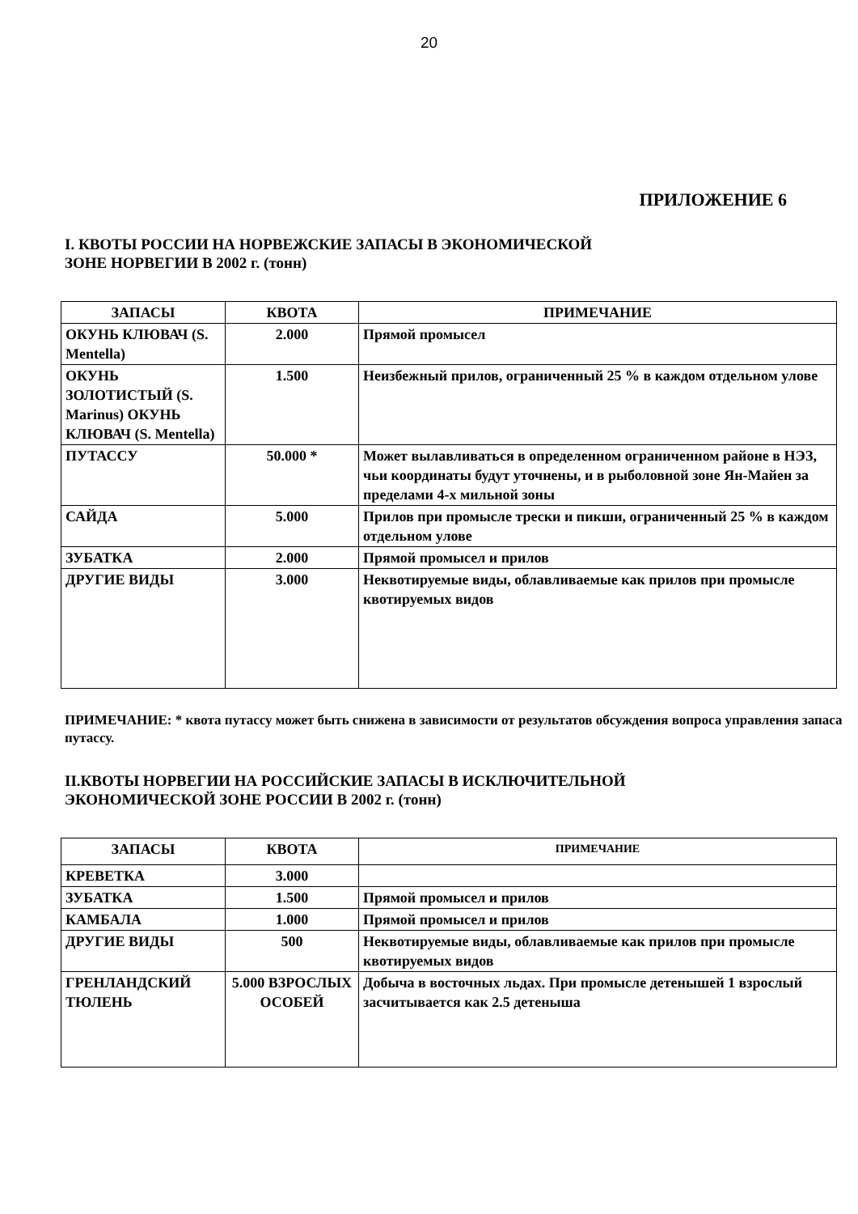20
ПРИЛОЖЕНИЕ 6
I. КВОТЫ РОССИИ НА НОРВЕЖСКИЕ ЗАПАСЫ В ЭКОНОМИЧЕСКОЙ
ЗОНЕ НОРВЕГИИ В 2002 г. (тонн)
| ЗАПАСЫ | КВОТА | ПРИМЕЧАНИЕ |
| --- | --- | --- |
| ОКУНЬ КЛЮВАЧ (S. Mentella) | 2.000 | Прямой промысел |
| ОКУНЬ ЗОЛОТИСТЫЙ (S. Marinus) ОКУНЬ КЛЮВАЧ (S. Mentella) | 1.500 | Неизбежный прилов, ограниченный 25 % в каждом отдельном улове |
| ПУТАССУ | 50.000 * | Может вылавливаться в определенном ограниченном районе в НЭЗ, чьи координаты будут уточнены, и в рыболовной зоне Ян-Майен за пределами 4-х мильной зоны |
| САЙДА | 5.000 | Прилов при промысле трески и пикши, ограниченный 25 % в каждом отдельном улове |
| ЗУБАТКА | 2.000 | Прямой промысел и прилов |
| ДРУГИЕ ВИДЫ | 3.000 | Неквотируемые виды, облавливаемые как прилов при промысле квотируемых видов |
ПРИМЕЧАНИЕ: * квота путассу может быть снижена в зависимости от результатов обсуждения вопроса управления запаса путассу.
II.КВОТЫ НОРВЕГИИ НА РОССИЙСКИЕ ЗАПАСЫ В ИСКЛЮЧИТЕЛЬНОЙ
ЭКОНОМИЧЕСКОЙ ЗОНЕ РОССИИ В 2002 г. (тонн)
| ЗАПАСЫ | КВОТА | ПРИМЕЧАНИЕ |
| --- | --- | --- |
| КРЕВЕТКА | 3.000 | |
| ЗУБАТКА | 1.500 | Прямой промысел и прилов |
| КАМБАЛА | 1.000 | Прямой промысел и прилов |
| ДРУГИЕ ВИДЫ | 500 | Неквотируемые виды, облавливаемые как прилов при промысле квотируемых видов |
| ГРЕНЛАНДСКИЙ ТЮЛЕНЬ | 5.000 ВЗРОСЛЫХ ОСОБЕЙ | Добыча в восточных льдах. При промысле детенышей 1 взрослый засчитывается как 2.5 детеныша |